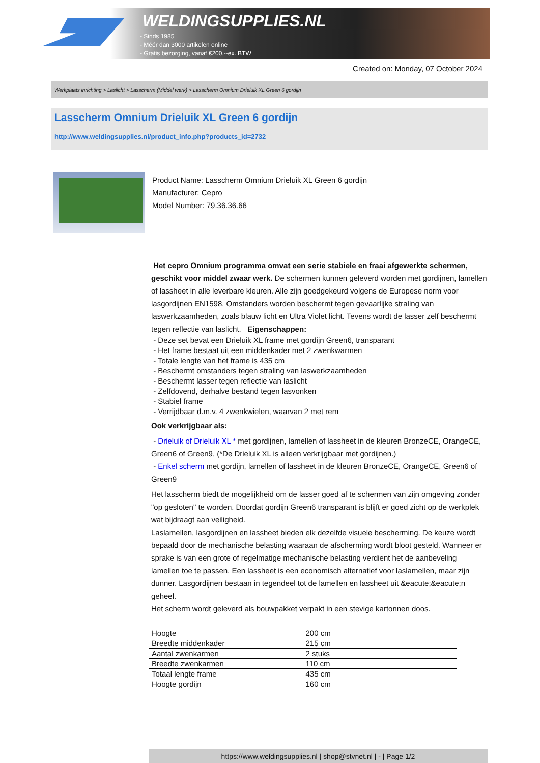WELDINGSUPPLIES.NL
- Sinds 1985
- Méér dan 3000 artikelen online
- Gratis bezorging, vanaf €200,--ex. BTW
Created on: Monday, 07 October 2024
Werkplaats inrichting > Laslicht > Lasscherm (Middel werk) > Lasscherm Omnium Drieluik XL Green 6 gordijn
Lasscherm Omnium Drieluik XL Green 6 gordijn
http://www.weldingsupplies.nl/product_info.php?products_id=2732
Product Name: Lasscherm Omnium Drieluik XL Green 6 gordijn
Manufacturer: Cepro
Model Number: 79.36.36.66
Het cepro Omnium programma omvat een serie stabiele en fraai afgewerkte schermen, geschikt voor middel zwaar werk. De schermen kunnen geleverd worden met gordijnen, lamellen of lassheet in alle leverbare kleuren. Alle zijn goedgekeurd volgens de Europese norm voor lasgordijnen EN1598. Omstanders worden beschermt tegen gevaarlijke straling van laswerkzaamheden, zoals blauw licht en Ultra Violet licht. Tevens wordt de lasser zelf beschermt tegen reflectie van laslicht. Eigenschappen:
- Deze set bevat een Drieluik XL frame met gordijn Green6, transparant
- Het frame bestaat uit een middenkader met 2 zwenkwarmen
- Totale lengte van het frame is 435 cm
- Beschermt omstanders tegen straling van laswerkzaamheden
- Beschermt lasser tegen reflectie van laslicht
- Zelfdovend, derhalve bestand tegen lasvonken
- Stabiel frame
- Verrijdbaar d.m.v. 4 zwenkwielen, waarvan 2 met rem
Ook verkrijgbaar als:
- Drieluik of Drieluik XL * met gordijnen, lamellen of lassheet in de kleuren BronzeCE, OrangeCE, Green6 of Green9, (*De Drieluik XL is alleen verkrijgbaar met gordijnen.)
- Enkel scherm met gordijn, lamellen of lassheet in de kleuren BronzeCE, OrangeCE, Green6 of Green9
Het lasscherm biedt de mogelijkheid om de lasser goed af te schermen van zijn omgeving zonder "op gesloten" te worden. Doordat gordijn Green6 transparant is blijft er goed zicht op de werkplek wat bijdraagt aan veiligheid.
Laslamellen, lasgordijnen en lassheet bieden elk dezelfde visuele bescherming. De keuze wordt bepaald door de mechanische belasting waaraan de afscherming wordt bloot gesteld. Wanneer er sprake is van een grote of regelmatige mechanische belasting verdient het de aanbeveling lamellen toe te passen. Een lassheet is een economisch alternatief voor laslamellen, maar zijn dunner. Lasgordijnen bestaan in tegendeel tot de lamellen en lassheet uit &eacute;&eacute;n geheel.
Het scherm wordt geleverd als bouwpakket verpakt in een stevige kartonnen doos.
| Hoogte | 200 cm |
| Breedte middenkader | 215 cm |
| Aantal zwenkarmen | 2 stuks |
| Breedte zwenkarmen | 110 cm |
| Totaal lengte frame | 435 cm |
| Hoogte gordijn | 160 cm |
https://www.weldingsupplies.nl | shop@stvnet.nl | - | Page 1/2